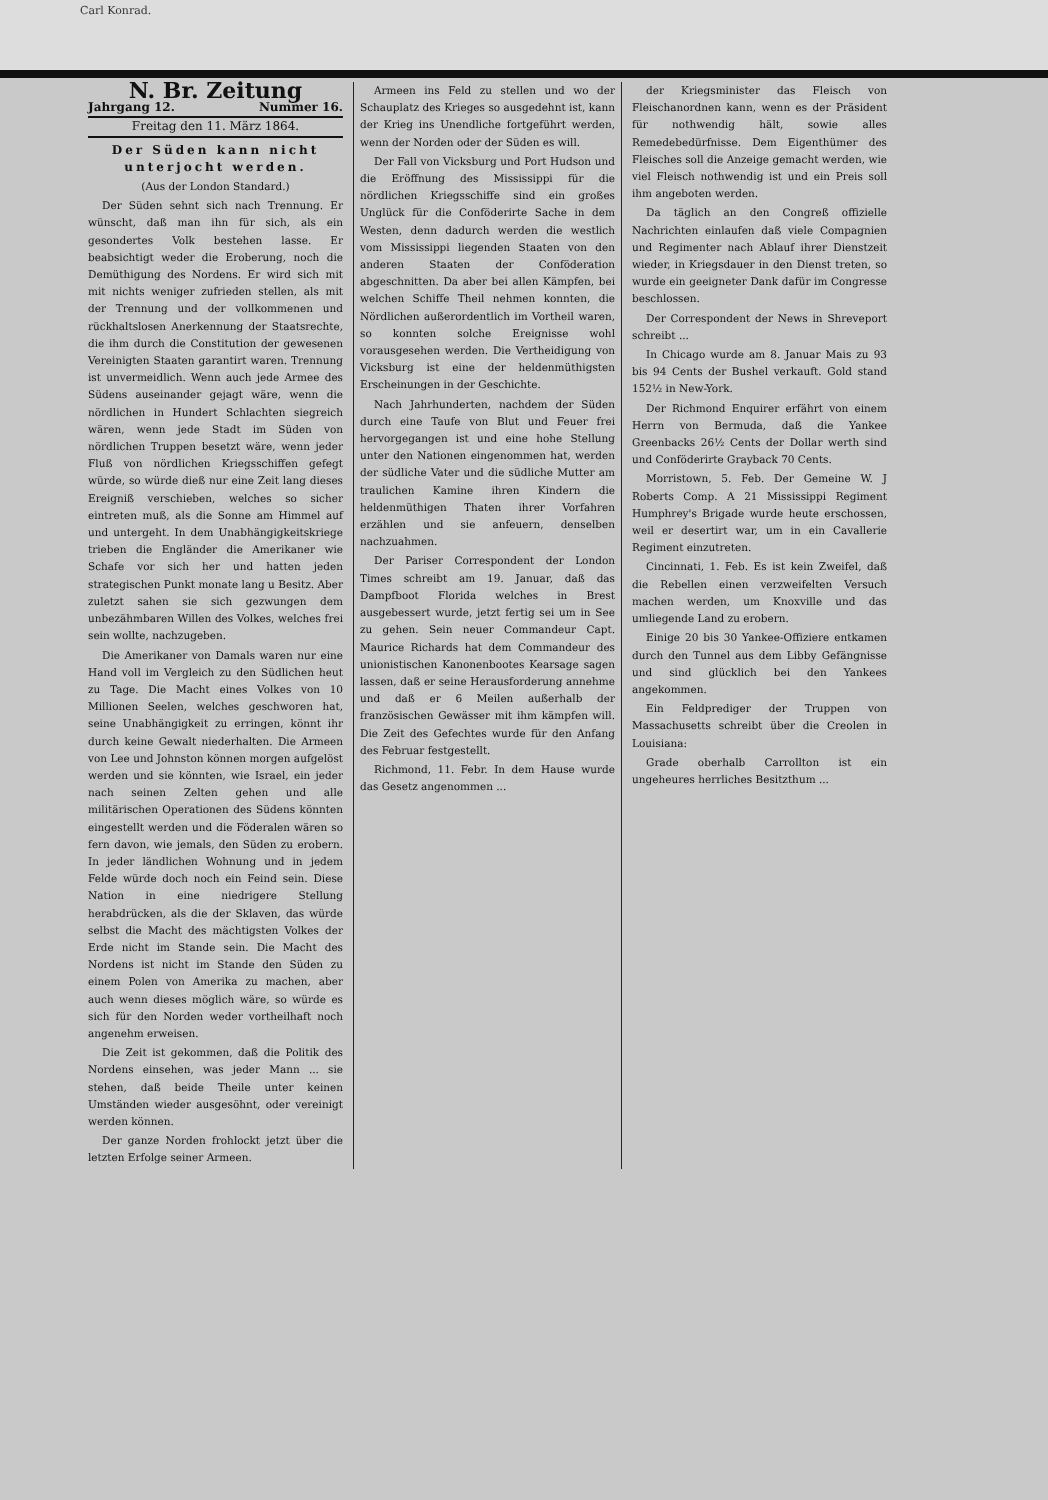Carl Konrad.
N. Br. Zeitung
Jahrgang 12. Nummer 16.
Freitag den 11. März 1864.
Der Süden kann nicht unterjocht werden.
(Aus der London Standard.)
Der Süden sehnt sich nach Trennung. Er wünscht, daß man ihn für sich, als ein gesondertes Volk bestehen lasse. Er beabsichtigt weder die Eroberung, noch die Demüthigung des Nordens. Er wird sich mit mit nichts weniger zufrieden stellen, als mit der Trennung und der vollkommenen und rückhaltslosen Anerkennung der Staatsrechte, die ihm durch die Constitution der gewesenen Vereinigten Staaten garantirt waren. Trennung ist unvermeidlich. Wenn auch jede Armee des Südens auseinander gejagt wäre, wenn die nördlichen in Hundert Schlachten siegreich wären, wenn jede Stadt im Süden von nördlichen Truppen besetzt wäre, wenn jeder Fluß von nördlichen Kriegsschiffen gefegt würde, so würde dieß nur eine Zeit lang dieses Ereigniß verschieben, welches so sicher eintreten muß, als die Sonne am Himmel auf und untergeht. In dem Unabhängigkeitskriege trieben die Engländer die Amerikaner wie Schafe vor sich her und hatten jeden strategischen Punkt monate lang u Besitz. Aber zuletzt sahen sie sich gezwungen dem unbezähmbaren Willen des Volkes, welches frei sein wollte, nachzugeben.
Die Amerikaner von Damals waren nur eine Hand voll im Vergleich zu den Südlichen heut zu Tage. Die Macht eines Volkes von 10 Millionen Seelen, welches geschworen hat, seine Unabhängigkeit zu erringen, könnt ihr durch keine Gewalt niederhalten. Die Armeen von Lee und Johnston können morgen aufgelöst werden und sie könnten, wie Israel, ein jeder nach seinen Zelten gehen und alle militärischen Operationen des Südens könnten eingestellt werden und die Föderalen wären so fern davon, wie jemals, den Süden zu erobern. In jeder ländlichen Wohnung und in jedem Felde würde doch noch ein Feind sein. Diese Nation in eine niedrigere Stellung herabdrücken, als die der Sklaven, das würde selbst die Macht des mächtigsten Volkes der Erde nicht im Stande sein. Die Macht des Nordens ist nicht im Stande den Süden zu einem Polen von Amerika zu machen, aber auch wenn dieses möglich wäre, so würde es sich für den Norden weder vortheilhaft noch angenehm erweisen.
Die Zeit ist gekommen, daß die Politik des Nordens einsehen, was jeder Mann ... sie stehen, daß beide Theile unter keinen Umständen wieder ausgesöhnt, oder vereinigt werden können.
Der ganze Norden frohlockt jetzt über die letzten Erfolge seiner Armeen.
Armeen ins Feld zu stellen und wo der Schauplatz des Krieges so ausgedehnt ist, kann der Krieg ins Unendliche fortgeführt werden, wenn der Norden oder der Süden es will.
Der Fall von Vicksburg und Port Hudson und die Eröffnung des Mississippi für die nördlichen Kriegsschiffe sind ein großes Unglück für die Conföderirte Sache in dem Westen, denn dadurch werden die westlich vom Mississippi liegenden Staaten von den anderen Staaten der Conföderation abgeschnitten. Da aber bei allen Kämpfen, bei welchen Schiffe Theil nehmen konnten, die Nördlichen außerordentlich im Vortheil waren, so konnten solche Ereignisse wohl vorausgesehen werden. Die Vertheidigung von Vicksburg ist eine der heldenmüthigsten Erscheinungen in der Geschichte.
Nach Jahrhunderten, nachdem der Süden durch eine Taufe von Blut und Feuer frei hervorgegangen ist und eine hohe Stellung unter den Nationen eingenommen hat, werden der südliche Vater und die südliche Mutter am traulichen Kamine ihren Kindern die heldenmüthigen Thaten ihrer Vorfahren erzählen und sie anfeuern, denselben nachzuahmen.
Der Pariser Correspondent der London Times schreibt am 19. Januar, daß das Dampfboot Florida welches in Brest ausgebessert wurde, jetzt fertig sei um in See zu gehen. Sein neuer Commandeur Capt. Maurice Richards hat dem Commandeur des unionistischen Kanonenbootes Kearsage sagen lassen, daß er seine Herausforderung annehme und daß er 6 Meilen außerhalb der französischen Gewässer mit ihm kämpfen will. Die Zeit des Gefechtes wurde für den Anfang des Februar festgestellt.
Richmond, 11. Febr. In dem Hause wurde das Gesetz angenommen ...
der Kriegsminister das Fleisch von Fleischanordnen kann, wenn es der Präsident für nothwendig hält, sowie alles Remedebedürfnisse. Dem Eigenthümer des Fleisches soll die Anzeige gemacht werden, wie viel Fleisch nothwendig ist und ein Preis soll ihm angeboten werden.
Da täglich an den Congreß offizielle Nachrichten einlaufen daß viele Compagnien und Regimenter nach Ablauf ihrer Dienstzeit wieder, in Kriegsdauer in den Dienst treten, so wurde ein geeigneter Dank dafür im Congresse beschlossen.
Der Correspondent der News in Shreveport schreibt ...
In Chicago wurde am 8. Januar Mais zu 93 bis 94 Cents der Bushel verkauft. Gold stand 152½ in New-York.
Der Richmond Enquirer erfährt von einem Herrn von Bermuda, daß die Yankee Greenbacks 26½ Cents der Dollar werth sind und Conföderirte Grayback 70 Cents.
Morristown, 5. Feb. Der Gemeine W. J Roberts Comp. A 21 Mississippi Regiment Humphrey's Brigade wurde heute erschossen, weil er desertirt war, um in ein Cavallerie Regiment einzutreten.
Cincinnati, 1. Feb. Es ist kein Zweifel, daß die Rebellen einen verzweifelten Versuch machen werden, um Knoxville und das umliegende Land zu erobern.
Einige 20 bis 30 Yankee-Offiziere entkamen durch den Tunnel aus dem Libby Gefängnisse und sind glücklich bei den Yankees angekommen.
Ein Feldprediger der Truppen von Massachusetts schreibt über die Creolen in Louisiana:
Grade oberhalb Carrollton ist ein ungeheures herrliches Besitzthum ...